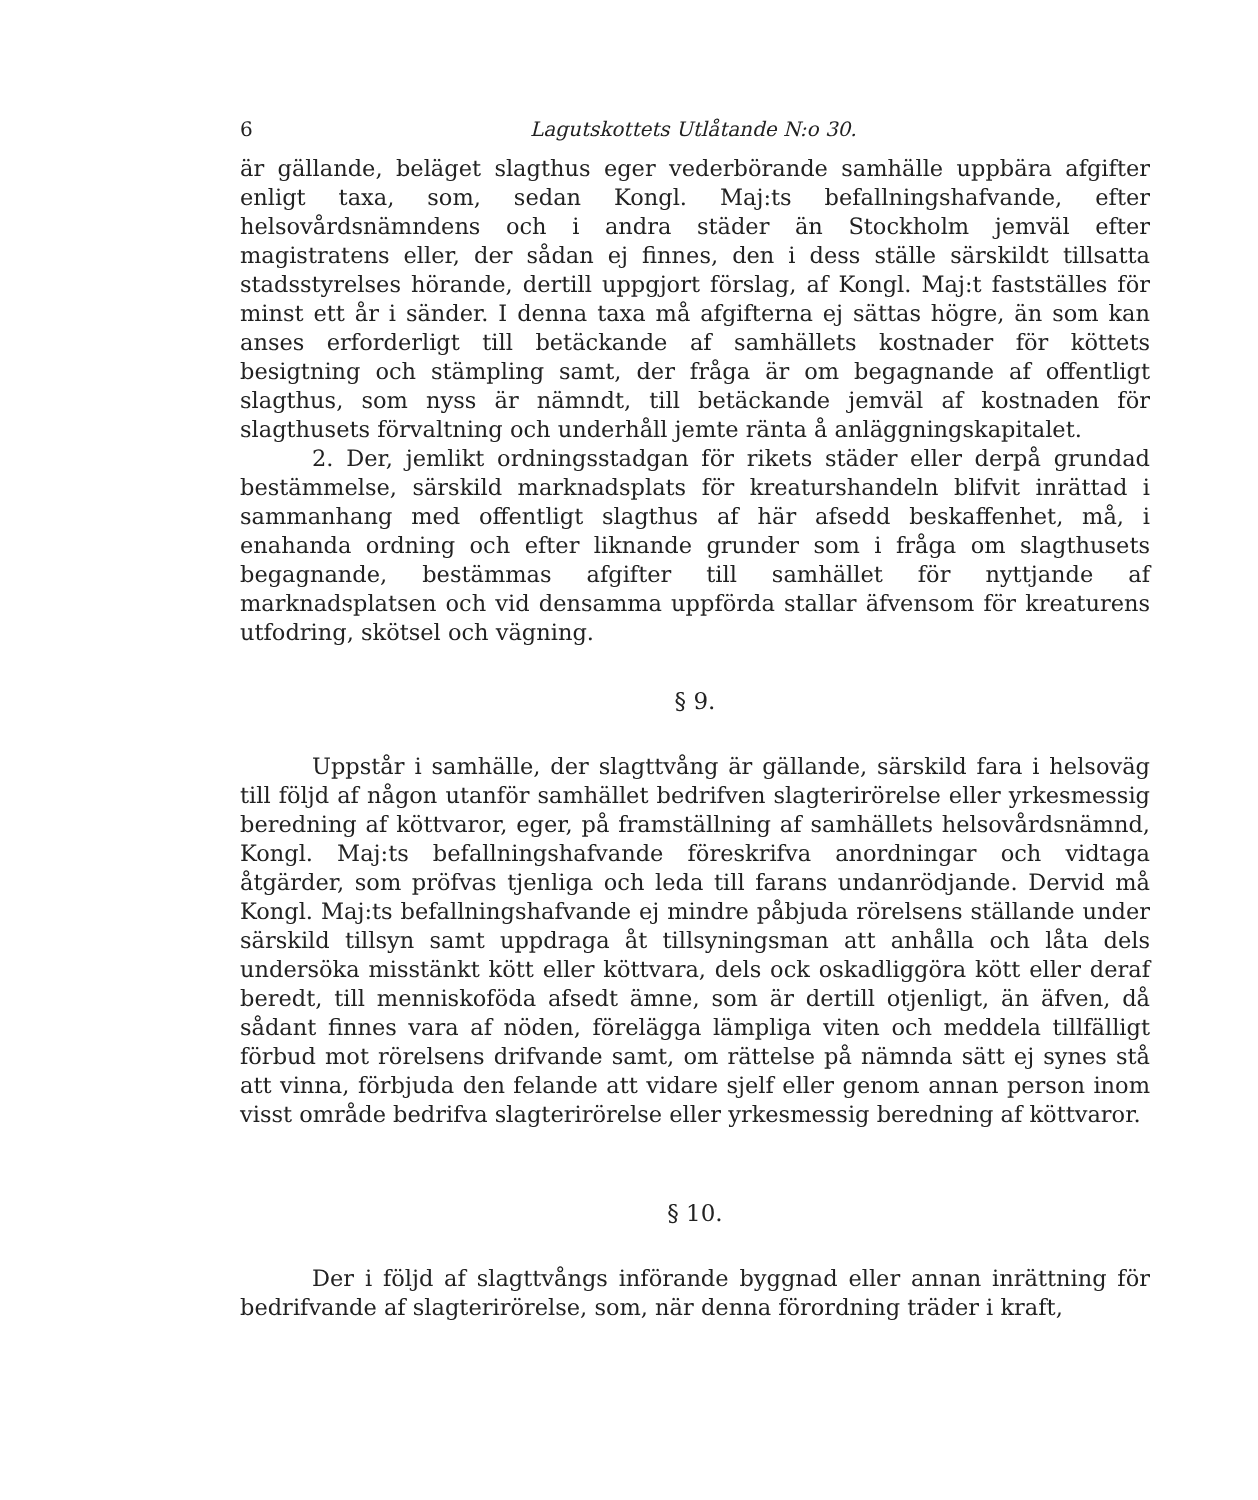6 Lagutskottets Utlåtande N:o 30.
är gällande, beläget slagthus eger vederbörande samhälle uppbära afgifter enligt taxa, som, sedan Kongl. Maj:ts befallningshafvande, efter helsovårdsnämndens och i andra städer än Stockholm jemväl efter magistratens eller, der sådan ej finnes, den i dess ställe särskildt tillsatta stadsstyrelses hörande, dertill uppgjort förslag, af Kongl. Maj:t fastställes för minst ett år i sänder. I denna taxa må afgifterna ej sättas högre, än som kan anses erforderligt till betäckande af samhällets kostnader för köttets besigtning och stämpling samt, der fråga är om begagnande af offentligt slagthus, som nyss är nämndt, till betäckande jemväl af kostnaden för slagthusets förvaltning och underhåll jemte ränta å anläggningskapitalet.
2. Der, jemlikt ordningsstadgan för rikets städer eller derpå grundad bestämmelse, särskild marknadsplats för kreaturshandeln blifvit inrättad i sammanhang med offentligt slagthus af här afsedd beskaffenhet, må, i enahanda ordning och efter liknande grunder som i fråga om slagthusets begagnande, bestämmas afgifter till samhället för nyttjande af marknadsplatsen och vid densamma uppförda stallar äfvensom för kreaturens utfodring, skötsel och vägning.
§ 9.
Uppstår i samhälle, der slagttvång är gällande, särskild fara i helsoväg till följd af någon utanför samhället bedrifven slagterirörelse eller yrkesmessig beredning af köttvaror, eger, på framställning af samhällets helsovårdsnämnd, Kongl. Maj:ts befallningshafvande föreskrifva anordningar och vidtaga åtgärder, som pröfvas tjenliga och leda till farans undanrödjande. Dervid må Kongl. Maj:ts befallningshafvande ej mindre påbjuda rörelsens ställande under särskild tillsyn samt uppdraga åt tillsyningsman att anhålla och låta dels undersöka misstänkt kött eller köttvara, dels ock oskadliggöra kött eller deraf beredt, till menniskoföda afsedt ämne, som är dertill otjenligt, än äfven, då sådant finnes vara af nöden, förelägga lämpliga viten och meddela tillfälligt förbud mot rörelsens drifvande samt, om rättelse på nämnda sätt ej synes stå att vinna, förbjuda den felande att vidare sjelf eller genom annan person inom visst område bedrifva slagterirörelse eller yrkesmessig beredning af köttvaror.
§ 10.
Der i följd af slagttvångs införande byggnad eller annan inrättning för bedrifvande af slagterirörelse, som, när denna förordning träder i kraft,